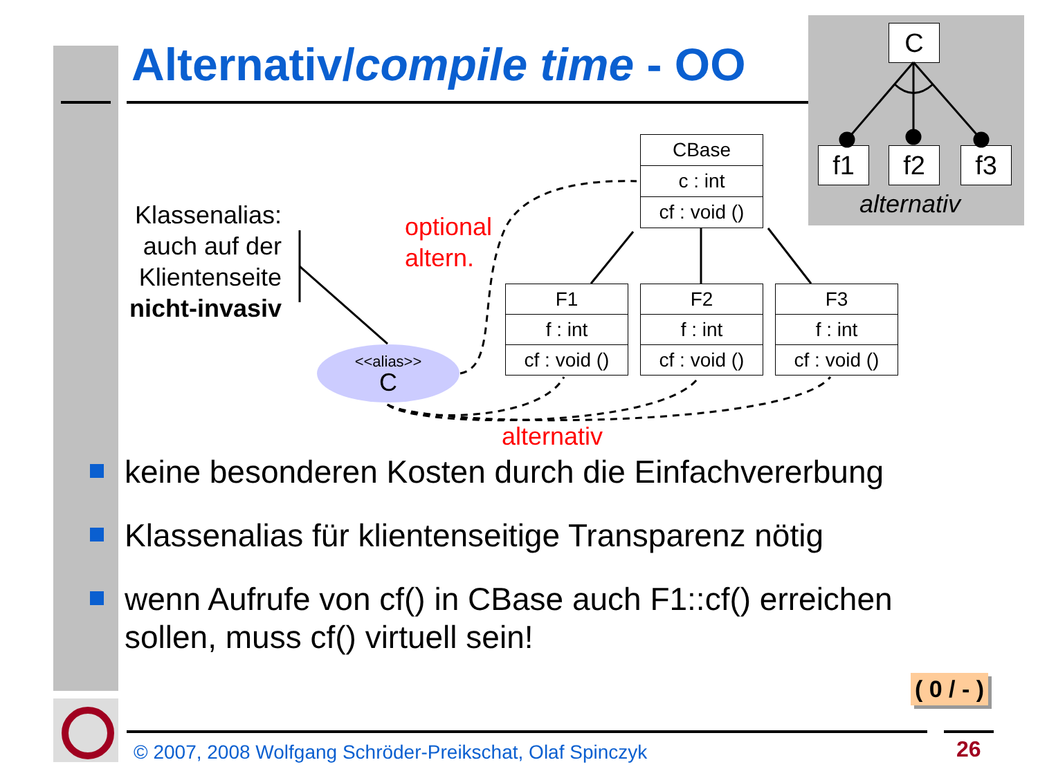Alternativ/compile time - OO
C
f1 f2 f3
alternativ
Klassenalias:
auch auf der
Klientenseite
nicht-invasiv
optional
altern.
<<alias>>
C
alternativ
CBase
c : int
cf : void ()
F1
f : int
cf : void ()
F2
f : int
cf : void ()
F3
f : int
cf : void ()
keine besonderen Kosten durch die Einfachvererbung
Klassenalias für klientenseitige Transparenz nötig
wenn Aufrufe von cf() in CBase auch F1::cf() erreichen sollen, muss cf() virtuell sein!
( 0 / - )
© 2007, 2008 Wolfgang Schröder-Preikschat, Olaf Spinczyk
26